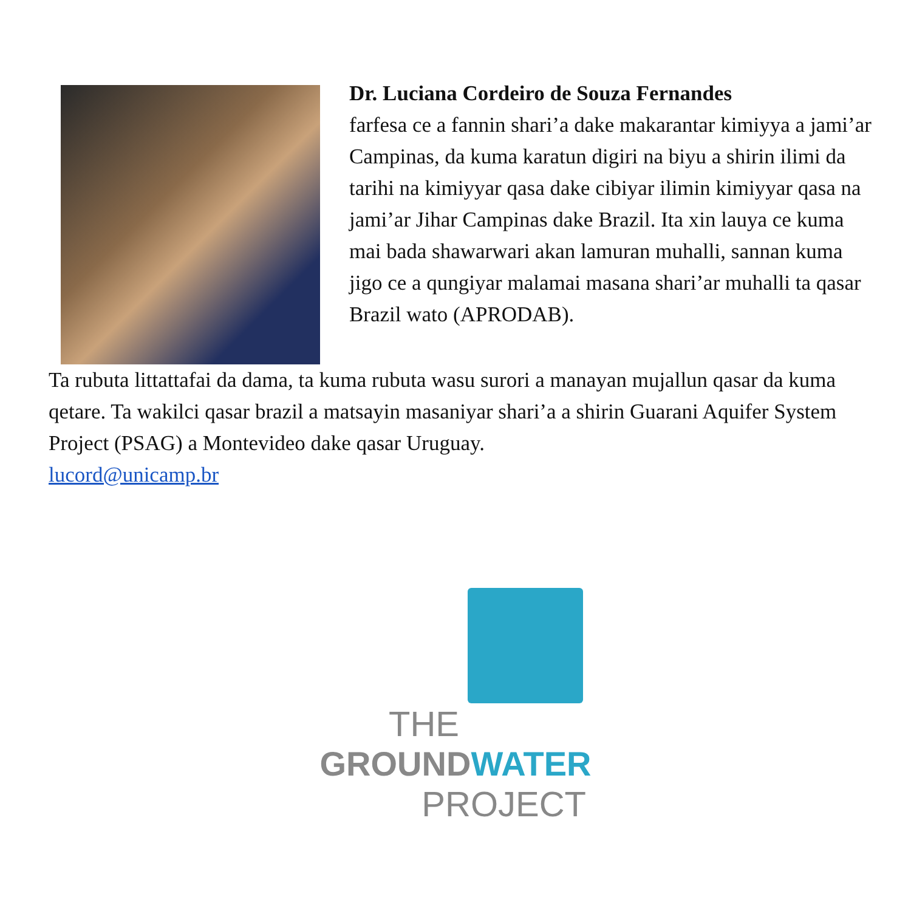Dr. Luciana Cordeiro de Souza Fernandes
farfesa ce a fannin shari’a dake makarantar kimiyya a jami’ar Campinas, da kuma karatun digiri na biyu a shirin ilimi da tarihi na kimiyyar qasa dake cibiyar ilimin kimiyyar qasa na jami’ar Jihar Campinas dake Brazil. Ita xin lauya ce kuma mai bada shawarwari akan lamuran muhalli, sannan kuma jigo ce a qungiyar malamai masana shari’ar muhalli ta qasar Brazil wato (APRODAB).
Ta rubuta littattafai da dama, ta kuma rubuta wasu surori a manayan mujallun qasar da kuma qetare. Ta wakilci qasar brazil a matsayin masaniyar shari’a a shirin Guarani Aquifer System Project (PSAG) a Montevideo dake qasar Uruguay.
lucord@unicamp.br
THE
GROUNDWATER
PROJECT